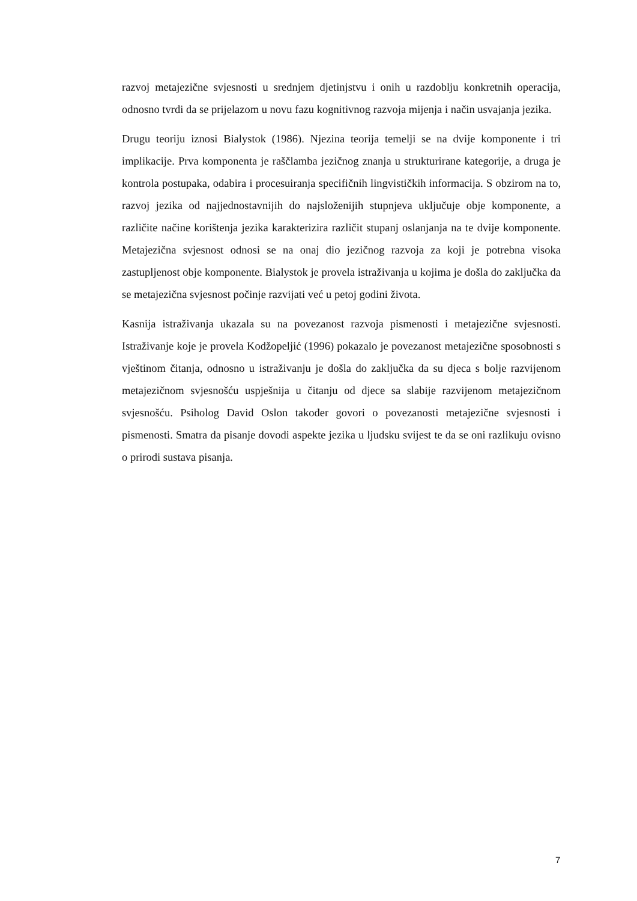razvoj metajezične svjesnosti u srednjem djetinjstvu i onih u razdoblju konkretnih operacija, odnosno tvrdi da se prijelazom u novu fazu kognitivnog razvoja mijenja i način usvajanja jezika.
Drugu teoriju iznosi Bialystok (1986). Njezina teorija temelji se na dvije komponente i tri implikacije. Prva komponenta je raščlamba jezičnog znanja u strukturirane kategorije, a druga je kontrola postupaka, odabira i procesuiranja specifičnih lingvističkih informacija. S obzirom na to, razvoj jezika od najjednostavnijih do najsloženijih stupnjeva uključuje obje komponente, a različite načine korištenja jezika karakterizira različit stupanj oslanjanja na te dvije komponente. Metajezična svjesnost odnosi se na onaj dio jezičnog razvoja za koji je potrebna visoka zastupljenost obje komponente. Bialystok je provela istraživanja u kojima je došla do zaključka da se metajezična svjesnost počinje razvijati već u petoj godini života.
Kasnija istraživanja ukazala su na povezanost razvoja pismenosti i metajezične svjesnosti. Istraživanje koje je provela Kodžopeljić (1996) pokazalo je povezanost metajezične sposobnosti s vještinom čitanja, odnosno u istraživanju je došla do zaključka da su djeca s bolje razvijenom metajezičnom svjesnošću uspješnija u čitanju od djece sa slabije razvijenom metajezičnom svjesnošću. Psiholog David Oslon također govori o povezanosti metajezične svjesnosti i pismenosti. Smatra da pisanje dovodi aspekte jezika u ljudsku svijest te da se oni razlikuju ovisno o prirodi sustava pisanja.
7